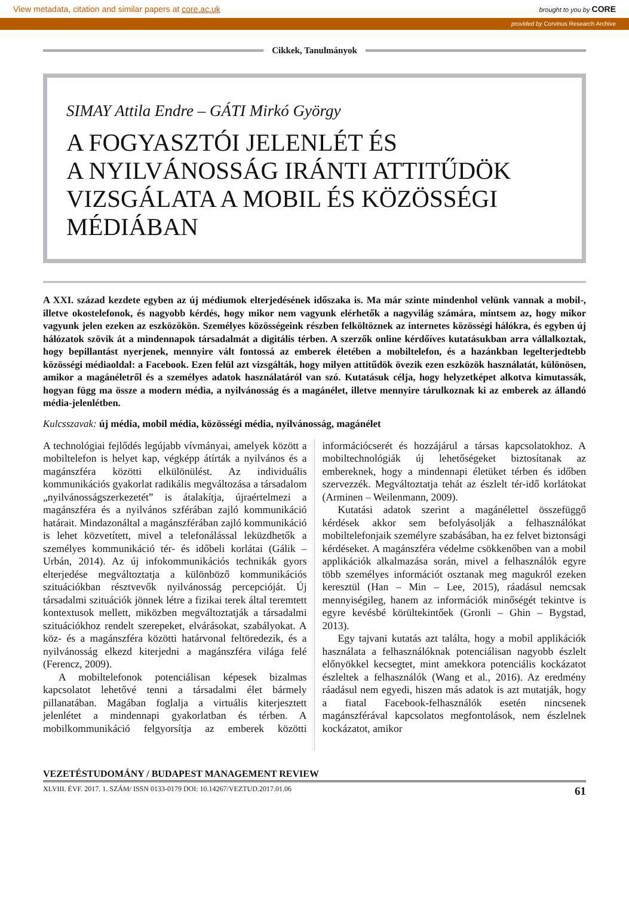View metadata, citation and similar papers at core.ac.uk brought to you by CORE
provided by Corvinus Research Archive
Cikkek, Tanulmányok
SIMAY Attila Endre – GÁTI Mirkó György
A FOGYASZTÓI JELENLÉT ÉS
A NYILVÁNOSSÁG IRÁNTI ATTITŰDÖK VIZSGÁLATA A MOBIL ÉS KÖZÖSSÉGI MÉDIÁBAN
A XXI. század kezdete egyben az új médiumok elterjedésének időszaka is. Ma már szinte mindenhol velünk vannak a mobil-, illetve okostelefonok, és nagyobb kérdés, hogy mikor nem vagyunk elérhetők a nagyvilág számára, mintsem az, hogy mikor vagyunk jelen ezeken az eszközökön. Személyes közösségeink részben felköltöznek az internetes közösségi hálókra, és egyben új hálózatok szövik át a mindennapok társadalmát a digitális térben. A szerzők online kérdőíves kutatásukban arra vállalkoztak, hogy bepillantást nyerjenek, mennyire vált fontossá az emberek életében a mobiltelefon, és a hazánkban legelterjedtebb közösségi médiaoldal: a Facebook. Ezen felül azt vizsgálták, hogy milyen attitűdök övezik ezen eszközök használatát, különösen, amikor a magánéletről és a személyes adatok használatáról van szó. Kutatásuk célja, hogy helyzetképet alkotva kimutassák, hogyan függ ma össze a modern média, a nyilvánosság és a magánélet, illetve mennyire tárulkoznak ki az emberek az állandó média-jelenlétben.
Kulcsszavak: új média, mobil média, közösségi média, nyilvánosság, magánélet
A technológiai fejlődés legújabb vívmányai, amelyek között a mobiltelefon is helyet kap, végképp átírták a nyilvános és a magánszféra közötti elkülönülést. Az individuális kommunikációs gyakorlat radikális megváltozása a társadalom „nyilvánosságszerkezetét” is átalakítja, újraértelmezi a magánszféra és a nyilvános szférában zajló kommunikáció határait. Mindazonáltal a magánszférában zajló kommunikáció is lehet közvetített, mivel a telefonálással leküzdhetők a személyes kommunikáció tér- és időbeli korlátai (Gálik – Urbán, 2014). Az új infokommunikációs technikák gyors elterjedése megváltoztatja a különböző kommunikációs szituációkban résztvevők nyilvánosság percepcióját. Új társadalmi szituációk jönnek létre a fizikai terek által teremtett kontextusok mellett, miközben megváltoztatják a társadalmi szituációkhoz rendelt szerepeket, elvárásokat, szabályokat. A köz- és a magánszféra közötti határvonal feltöredezik, és a nyilvánosság elkezd kiterjedni a magánszféra világa felé (Ferencz, 2009).
A mobiltelefonok potenciálisan képesek bizalmas kapcsolatot lehetővé tenni a társadalmi élet bármely pillanatában. Magában foglalja a virtuális kiterjesztett jelenlétet a mindennapi gyakorlatban és térben. A mobilkommunikáció felgyorsítja az emberek közötti információcserét és hozzájárul a társas kapcsolatokhoz. A mobiltechnológiák új lehetőségeket biztosítanak az embereknek, hogy a mindennapi életüket térben és időben szervezzék. Megváltoztatja tehát az észlelt tér-idő korlátokat (Arminen – Weilenmann, 2009).
Kutatási adatok szerint a magánélettel összefüggő kérdések akkor sem befolyásolják a felhasználókat mobiltelefonjaik személyre szabásában, ha ez felvet biztonsági kérdéseket. A magánszféra védelme csökkenőben van a mobil applikációk alkalmazása során, mivel a felhasználók egyre több személyes információt osztanak meg magukról ezeken keresztül (Han – Min – Lee, 2015), ráadásul nemcsak mennyiségileg, hanem az információk minőségét tekintve is egyre kevésbé körültekintőek (Gronli – Ghin – Bygstad, 2013).
Egy tajvani kutatás azt találta, hogy a mobil applikációk használata a felhasználóknak potenciálisan nagyobb észlelt előnyökkel kecsegtet, mint amekkora potenciális kockázatot észleltek a felhasználók (Wang et al., 2016). Az eredmény ráadásul nem egyedi, hiszen más adatok is azt mutatják, hogy a fiatal Facebook-felhasználók esetén nincsenek magánszférával kapcsolatos megfontolások, nem észlelnek kockázatot, amikor
VEZETÉSTUDOMÁNY / BUDAPEST MANAGEMENT REVIEW
XLVIII. ÉVF. 2017. 1. SZÁM/ ISSN 0133-0179 DOI: 10.14267/VEZTUD.2017.01.06 61